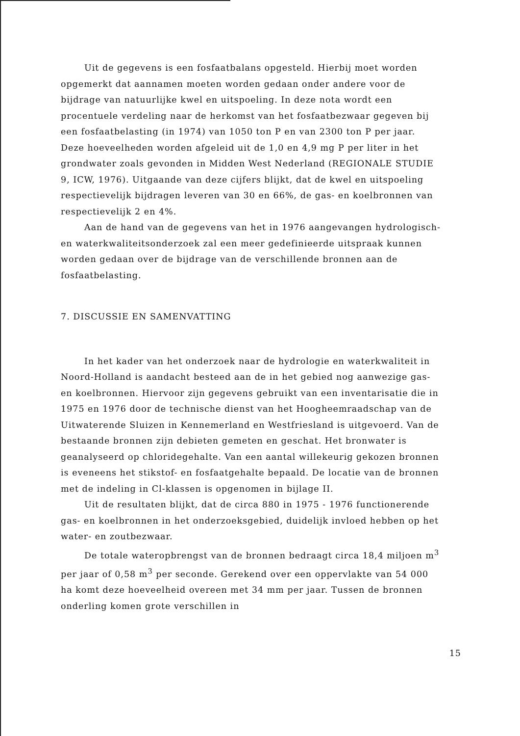Uit de gegevens is een fosfaatbalans opgesteld. Hierbij moet worden opgemerkt dat aannamen moeten worden gedaan onder andere voor de bijdrage van natuurlijke kwel en uitspoeling. In deze nota wordt een procentuele verdeling naar de herkomst van het fosfaatbezwaar gegeven bij een fosfaatbelasting (in 1974) van 1050 ton P en van 2300 ton P per jaar. Deze hoeveelheden worden afgeleid uit de 1,0 en 4,9 mg P per liter in het grondwater zoals gevonden in Midden West Nederland (REGIONALE STUDIE 9, ICW, 1976). Uitgaande van deze cijfers blijkt, dat de kwel en uitspoeling respectievelijk bijdragen leveren van 30 en 66%, de gas- en koelbronnen van respectievelijk 2 en 4%.
Aan de hand van de gegevens van het in 1976 aangevangen hydrologisch- en waterkwaliteitsonderzoek zal een meer gedefinieerde uitspraak kunnen worden gedaan over de bijdrage van de verschillende bronnen aan de fosfaatbelasting.
7. DISCUSSIE EN SAMENVATTING
In het kader van het onderzoek naar de hydrologie en waterkwaliteit in Noord-Holland is aandacht besteed aan de in het gebied nog aanwezige gas- en koelbronnen. Hiervoor zijn gegevens gebruikt van een inventarisatie die in 1975 en 1976 door de technische dienst van het Hoogheemraadschap van de Uitwaterende Sluizen in Kennemerland en Westfriesland is uitgevoerd. Van de bestaande bronnen zijn debieten gemeten en geschat. Het bronwater is geanalyseerd op chloridegehalte. Van een aantal willekeurig gekozen bronnen is eveneens het stikstof- en fosfaatgehalte bepaald. De locatie van de bronnen met de indeling in Cl-klassen is opgenomen in bijlage II.
Uit de resultaten blijkt, dat de circa 880 in 1975 - 1976 functionerende gas- en koelbronnen in het onderzoeksgebied, duidelijk invloed hebben op het water- en zoutbezwaar.
De totale wateropbrengst van de bronnen bedraagt circa 18,4 miljoen m<sup>3</sup> per jaar of 0,58 m<sup>3</sup> per seconde. Gerekend over een oppervlakte van 54 000 ha komt deze hoeveelheid overeen met 34 mm per jaar. Tussen de bronnen onderling komen grote verschillen in
15